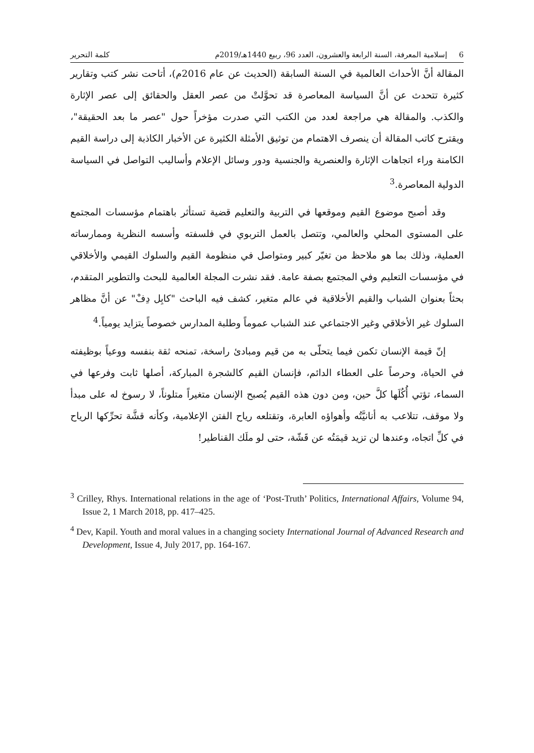6 إسلامية المعرفة، السنة الرابعة والعشرون، العدد 96، ربيع 1440هـ/2019م كلمة التحرير
المقالة أنَّ الأحداث العالمية في السنة السابقة (الحديث عن عام 2016م)، أتاحت نشر كتب وتقارير كثيرة تتحدث عن أنَّ السياسة المعاصرة قد تحوَّلتْ من عصر العقل والحقائق إلى عصر الإثارة والكذب. والمقالة هي مراجعة لعدد من الكتب التي صدرت مؤخراً حول "عصر ما بعد الحقيقة"، ويقترح كاتب المقالة أن ينصرف الاهتمام من توثيق الأمثلة الكثيرة عن الأخبار الكاذبة إلى دراسة القيم الكامنة وراء اتجاهات الإثارة والعنصرية والجنسية ودور وسائل الإعلام وأساليب التواصل في السياسة الدولية المعاصرة.<sup>3</sup>
وقد أصبح موضوع القيم وموقعها في التربية والتعليم قضية تستأثر باهتمام مؤسسات المجتمع على المستوى المحلي والعالمي، وتتصل بالعمل التربوي في فلسفته وأسسه النظرية وممارساته العملية، وذلك بما هو ملاحظ من تغيّر كبير ومتواصل في منظومة القيم والسلوك القيمي والأخلاقي في مؤسسات التعليم وفي المجتمع بصفة عامة. فقد نشرت المجلة العالمية للبحث والتطوير المتقدم، بحثاً بعنوان الشباب والقيم الأخلاقية في عالم متغير، كشف فيه الباحث "كابِل دِفْ" عن أنَّ مظاهر السلوك غير الأخلاقي وغير الاجتماعي عند الشباب عموماً وطلبة المدارس خصوصاً يتزايد يومياً.<sup>4</sup>
إنّ قيمة الإنسان تكمن فيما يتحلّى به من قيم ومبادئ راسخة، تمنحه ثقة بنفسه ووعياً بوظيفته في الحياة، وحرصاً على العطاء الدائم، فإنسان القيم كالشجرة المباركة، أصلها ثابت وفرعها في السماء، تؤتي أُكُلَها كلَّ حين، ومن دون هذه القيم يُصبح الإنسان متغيراً متلوناً، لا رسوخ له على مبدأ ولا موقف، تتلاعب به أنانيَّتُه وأهواؤه العابرة، وتقتلعه رياح الفتن الإعلامية، وكأنه قشَّة تحرِّكها الرياح في كلِّ اتجاه، وعندها لن تزيد قيمَتُه عن قَشّة، حتى لو ملَك القناطير!
<sup>3</sup> Crilley, Rhys. International relations in the age of ‘Post-Truth’ Politics, International Affairs, Volume 94, Issue 2, 1 March 2018, pp. 417–425.
<sup>4</sup> Dev, Kapil. Youth and moral values in a changing society International Journal of Advanced Research and Development, Issue 4, July 2017, pp. 164-167.